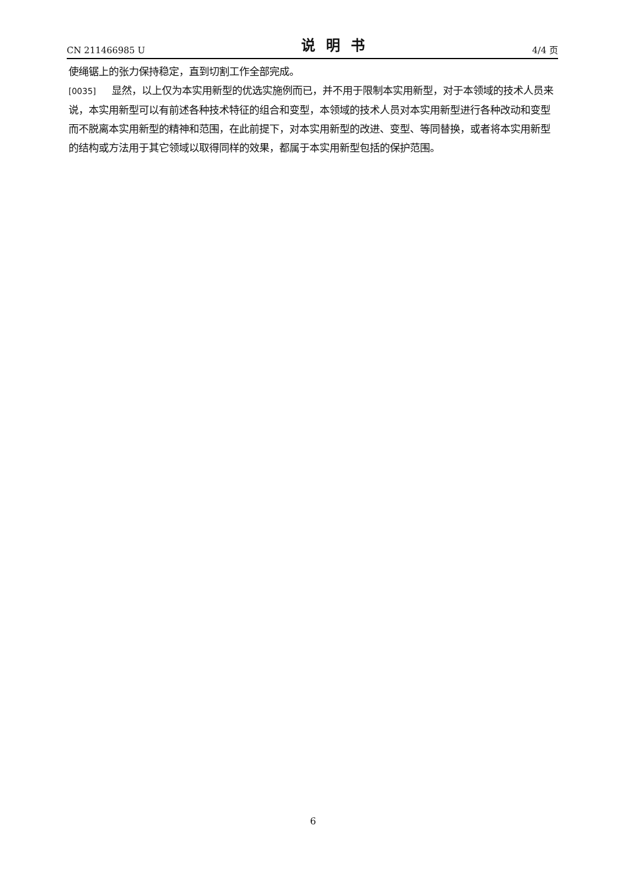CN 211466985 U 说明书 4/4 页
使绳锯上的张力保持稳定，直到切割工作全部完成。
[0035] 显然，以上仅为本实用新型的优选实施例而已，并不用于限制本实用新型，对于本领域的技术人员来说，本实用新型可以有前述各种技术特征的组合和变型，本领域的技术人员对本实用新型进行各种改动和变型而不脱离本实用新型的精神和范围，在此前提下，对本实用新型的改进、变型、等同替换，或者将本实用新型的结构或方法用于其它领域以取得同样的效果，都属于本实用新型包括的保护范围。
6